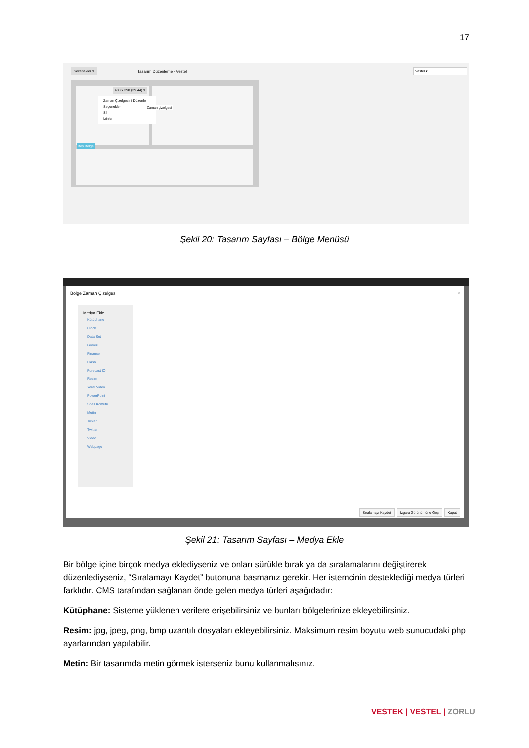17
Seçenekler ▾ Tasarım Düzenleme - Vestel Vestel ▾
488 x 398 (39.44) ▾
Zaman Çizelgesini Düzenle
Seçenekler
Sil
İzinler
Zaman çizelgesi
Boş Bölge
Şekil 20: Tasarım Sayfası – Bölge Menüsü
Bölge Zaman Çizelgesi ×
Medya Ekle
Kütüphane
Clock
Data Set
Gömülü
Finance
Flash
Forecast IO
Resim
Yerel Video
PowerPoint
Shell Komutu
Metin
Ticker
Twitter
Video
Webpage
Sıralamayı Kaydet Izgara Görünümüne Geç Kapat
Şekil 21: Tasarım Sayfası – Medya Ekle
Bir bölge içine birçok medya eklediyseniz ve onları sürükle bırak ya da sıralamalarını değiştirerek düzenlediyseniz, “Sıralamayı Kaydet” butonuna basmanız gerekir. Her istemcinin desteklediği medya türleri farklıdır. CMS tarafından sağlanan önde gelen medya türleri aşağıdadır:
Kütüphane: Sisteme yüklenen verilere erişebilirsiniz ve bunları bölgelerinize ekleyebilirsiniz.
Resim: jpg, jpeg, png, bmp uzantılı dosyaları ekleyebilirsiniz. Maksimum resim boyutu web sunucudaki php ayarlarından yapılabilir.
Metin: Bir tasarımda metin görmek isterseniz bunu kullanmalısınız.
VESTEK | VESTEL | ZORLU